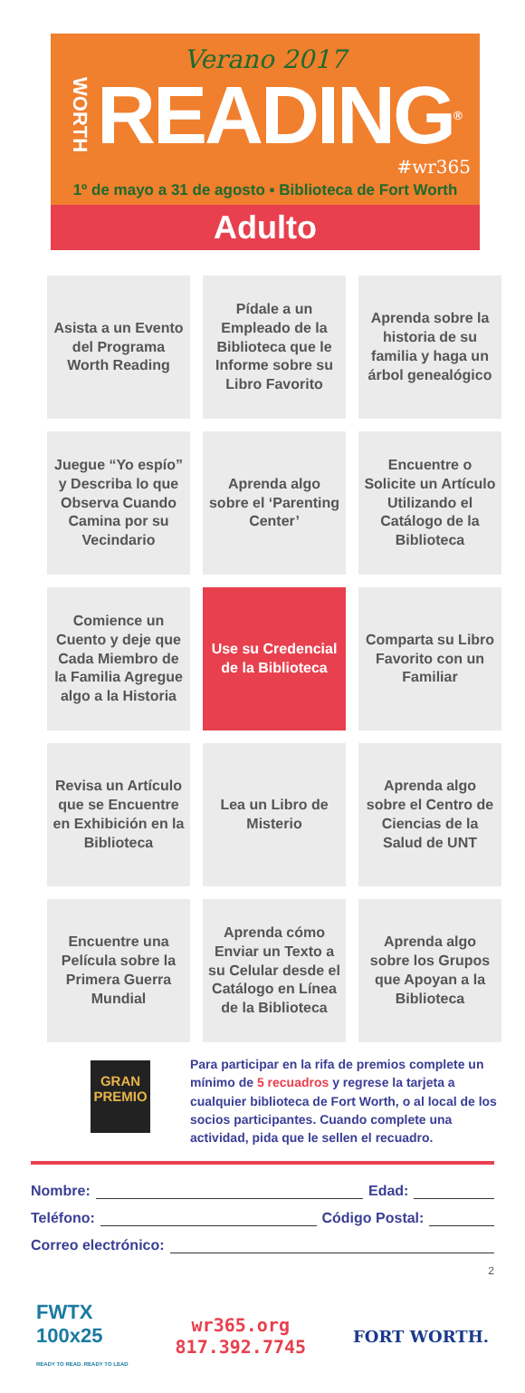Verano 2017
WORTH READING<sup>®</sup>
#wr365
1º de mayo a 31 de agosto ▪ Biblioteca de Fort Worth
Adulto
| Asista a un Evento del Programa Worth Reading | Pídale a un Empleado de la Biblioteca que le Informe sobre su Libro Favorito | Aprenda sobre la historia de su familia y haga un árbol genealógico |
| Juegue “Yo espío” y Describa lo que Observa Cuando Camina por su Vecindario | Aprenda algo sobre el ‘Parenting Center’ | Encuentre o Solicite un Artículo Utilizando el Catálogo de la Biblioteca |
| Comience un Cuento y deje que Cada Miembro de la Familia Agregue algo a la Historia | Use su Credencial de la Biblioteca | Comparta su Libro Favorito con un Familiar |
| Revisa un Artículo que se Encuentre en Exhibición en la Biblioteca | Lea un Libro de Misterio | Aprenda algo sobre el Centro de Ciencias de la Salud de UNT |
| Encuentre una Película sobre la Primera Guerra Mundial | Aprenda cómo Enviar un Texto a su Celular desde el Catálogo en Línea de la Biblioteca | Aprenda algo sobre los Grupos que Apoyan a la Biblioteca |
GRAN PREMIO
Para participar en la rifa de premios complete un mínimo de 5 recuadros y regrese la tarjeta a cualquier biblioteca de Fort Worth, o al local de los socios participantes. Cuando complete una actividad, pida que le sellen el recuadro.
Nombre: Edad:
Teléfono: Código Postal:
Correo electrónico:
2
FWTX
100x25
READY TO READ. READY TO LEAD
wr365.org
817.392.7745
FORT WORTH.